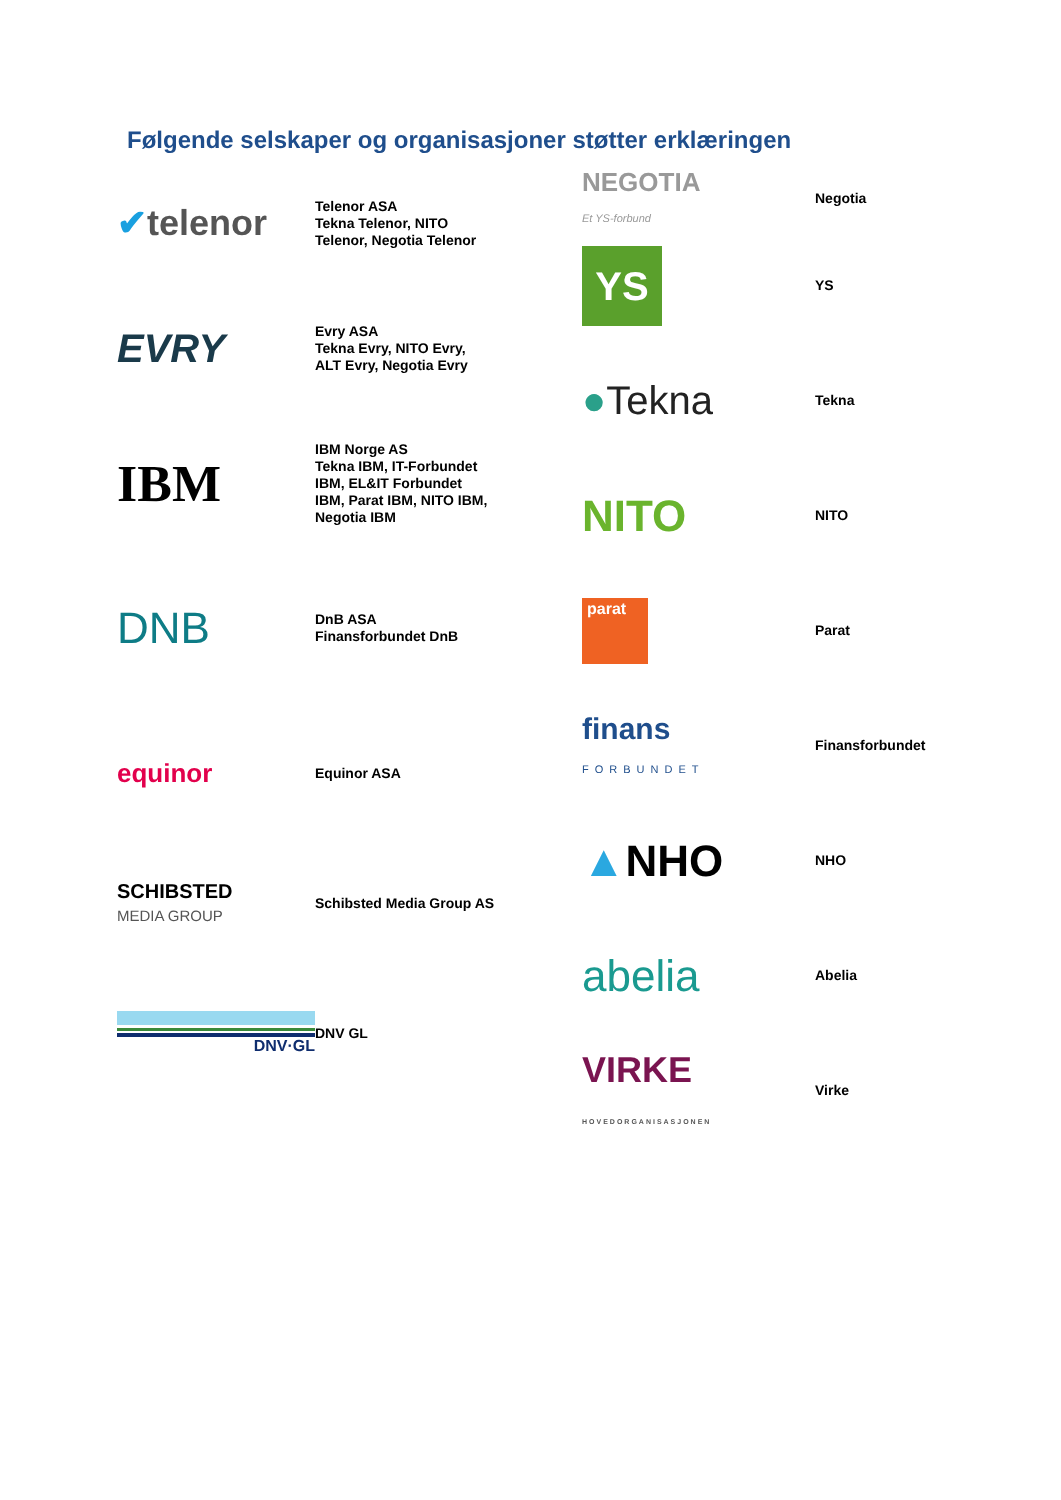Følgende selskaper og organisasjoner støtter erklæringen
✔telenor
Telenor ASA
Tekna Telenor, NITO
Telenor, Negotia Telenor
EVRY
Evry ASA
Tekna Evry, NITO Evry,
ALT Evry, Negotia Evry
IBM
IBM Norge AS
Tekna IBM, IT-Forbundet
IBM, EL&IT Forbundet
IBM, Parat IBM, NITO IBM,
Negotia IBM
DNB
DnB ASA
Finansforbundet DnB
equinor
Equinor ASA
SCHIBSTED
MEDIA GROUP
Schibsted Media Group AS
DNV·GL
DNV GL
NEGOTIA
Et YS-forbund
Negotia
YS
YS
●Tekna
Tekna
NITO
NITO
parat
Parat
finans
FORBUNDET
Finansforbundet
▲NHO
NHO
abelia
Abelia
VIRKE
HOVEDORGANISASJONEN
Virke